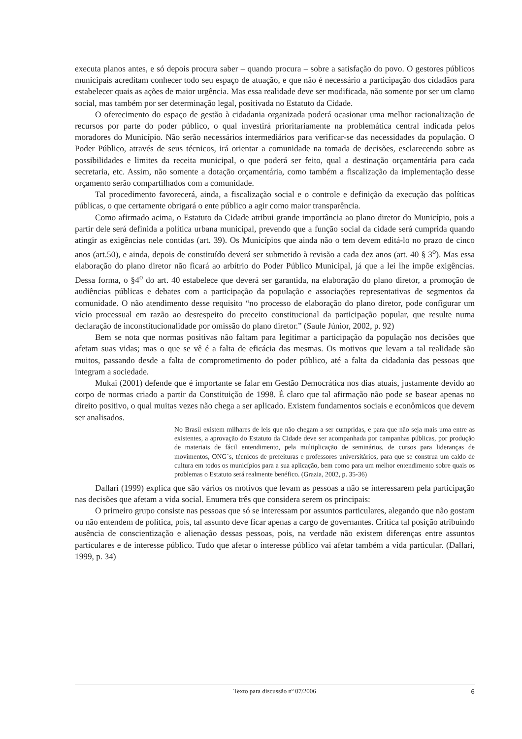executa planos antes, e só depois procura saber – quando procura – sobre a satisfação do povo. O gestores públicos municipais acreditam conhecer todo seu espaço de atuação, e que não é necessário a participação dos cidadãos para estabelecer quais as ações de maior urgência. Mas essa realidade deve ser modificada, não somente por ser um clamo social, mas também por ser determinação legal, positivada no Estatuto da Cidade.
O oferecimento do espaço de gestão à cidadania organizada poderá ocasionar uma melhor racionalização de recursos por parte do poder público, o qual investirá prioritariamente na problemática central indicada pelos moradores do Município. Não serão necessários intermediários para verificar-se das necessidades da população. O Poder Público, através de seus técnicos, irá orientar a comunidade na tomada de decisões, esclarecendo sobre as possibilidades e limites da receita municipal, o que poderá ser feito, qual a destinação orçamentária para cada secretaria, etc. Assim, não somente a dotação orçamentária, como também a fiscalização da implementação desse orçamento serão compartilhados com a comunidade.
Tal procedimento favorecerá, ainda, a fiscalização social e o controle e definição da execução das políticas públicas, o que certamente obrigará o ente público a agir como maior transparência.
Como afirmado acima, o Estatuto da Cidade atribui grande importância ao plano diretor do Município, pois a partir dele será definida a política urbana municipal, prevendo que a função social da cidade será cumprida quando atingir as exigências nele contidas (art. 39). Os Municípios que ainda não o tem devem editá-lo no prazo de cinco anos (art.50), e ainda, depois de constituído deverá ser submetido à revisão a cada dez anos (art. 40 § 3<sup>o</sup>). Mas essa elaboração do plano diretor não ficará ao arbítrio do Poder Público Municipal, já que a lei lhe impõe exigências. Dessa forma, o §4<sup>o</sup> do art. 40 estabelece que deverá ser garantida, na elaboração do plano diretor, a promoção de audiências públicas e debates com a participação da população e associações representativas de segmentos da comunidade. O não atendimento desse requisito “no processo de elaboração do plano diretor, pode configurar um vício processual em razão ao desrespeito do preceito constitucional da participação popular, que resulte numa declaração de inconstitucionalidade por omissão do plano diretor.” (Saule Júnior, 2002, p. 92)
Bem se nota que normas positivas não faltam para legitimar a participação da população nos decisões que afetam suas vidas; mas o que se vê é a falta de eficácia das mesmas. Os motivos que levam a tal realidade são muitos, passando desde a falta de comprometimento do poder público, até a falta da cidadania das pessoas que integram a sociedade.
Mukai (2001) defende que é importante se falar em Gestão Democrática nos dias atuais, justamente devido ao corpo de normas criado a partir da Constituição de 1998. É claro que tal afirmação não pode se basear apenas no direito positivo, o qual muitas vezes não chega a ser aplicado. Existem fundamentos sociais e econômicos que devem ser analisados.
No Brasil existem milhares de leis que não chegam a ser cumpridas, e para que não seja mais uma entre as existentes, a aprovação do Estatuto da Cidade deve ser acompanhada por campanhas públicas, por produção de materiais de fácil entendimento, pela multiplicação de seminários, de cursos para lideranças de movimentos, ONG´s, técnicos de prefeituras e professores universitários, para que se construa um caldo de cultura em todos os municípios para a sua aplicação, bem como para um melhor entendimento sobre quais os problemas o Estatuto será realmente benéfico. (Grazia, 2002, p. 35-36)
Dallari (1999) explica que são vários os motivos que levam as pessoas a não se interessarem pela participação nas decisões que afetam a vida social. Enumera três que considera serem os principais:
O primeiro grupo consiste nas pessoas que só se interessam por assuntos particulares, alegando que não gostam ou não entendem de política, pois, tal assunto deve ficar apenas a cargo de governantes. Critica tal posição atribuindo ausência de conscientização e alienação dessas pessoas, pois, na verdade não existem diferenças entre assuntos particulares e de interesse público. Tudo que afetar o interesse público vai afetar também a vida particular. (Dallari, 1999, p. 34)
Texto para discussão nº 07/2006 6